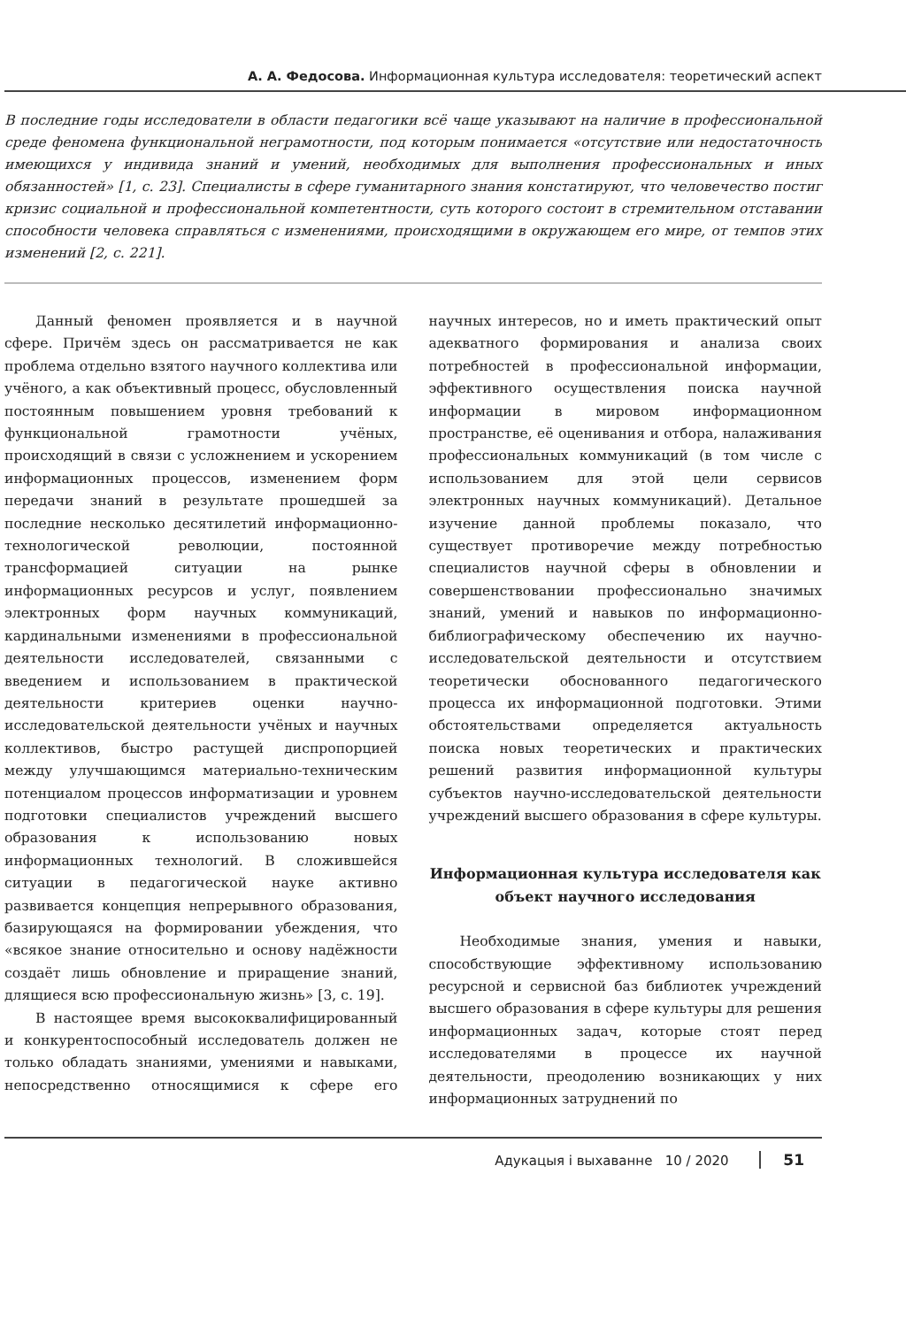А. А. Федосова. Информационная культура исследователя: теоретический аспект
В последние годы исследователи в области педагогики всё чаще указывают на наличие в профессиональной среде феномена функциональной неграмотности, под которым понимается «отсутствие или недостаточность имеющихся у индивида знаний и умений, необходимых для выполнения профессиональных и иных обязанностей» [1, с. 23]. Специалисты в сфере гуманитарного знания констатируют, что человечество постиг кризис социальной и профессиональной компетентности, суть которого состоит в стремительном отставании способности человека справляться с изменениями, происходящими в окружающем его мире, от темпов этих изменений [2, с. 221].
Данный феномен проявляется и в научной сфере. Причём здесь он рассматривается не как проблема отдельно взятого научного коллектива или учёного, а как объективный процесс, обусловленный постоянным повышением уровня требований к функциональной грамотности учёных, происходящий в связи с усложнением и ускорением информационных процессов, изменением форм передачи знаний в результате прошедшей за последние несколько десятилетий информационно-технологической революции, постоянной трансформацией ситуации на рынке информационных ресурсов и услуг, появлением электронных форм научных коммуникаций, кардинальными изменениями в профессиональной деятельности исследователей, связанными с введением и использованием в практической деятельности критериев оценки научно-исследовательской деятельности учёных и научных коллективов, быстро растущей диспропорцией между улучшающимся материально-техническим потенциалом процессов информатизации и уровнем подготовки специалистов учреждений высшего образования к использованию новых информационных технологий. В сложившейся ситуации в педагогической науке активно развивается концепция непрерывного образования, базирующаяся на формировании убеждения, что «всякое знание относительно и основу надёжности создаёт лишь обновление и приращение знаний, длящиеся всю профессиональную жизнь» [3, с. 19].
В настоящее время высококвалифицированный и конкурентоспособный исследователь должен не только обладать знаниями, умениями и навыками, непосредственно относящимися к сфере его научных интересов, но и иметь практический опыт адекватного формирования и анализа своих потребностей в профессиональной информации, эффективного осуществления поиска научной информации в мировом информационном пространстве, её оценивания и отбора, налаживания профессиональных коммуникаций (в том числе с использованием для этой цели сервисов электронных научных коммуникаций). Детальное изучение данной проблемы показало, что существует противоречие между потребностью специалистов научной сферы в обновлении и совершенствовании профессионально значимых знаний, умений и навыков по информационно-библиографическому обеспечению их научно-исследовательской деятельности и отсутствием теоретически обоснованного педагогического процесса их информационной подготовки. Этими обстоятельствами определяется актуальность поиска новых теоретических и практических решений развития информационной культуры субъектов научно-исследовательской деятельности учреждений высшего образования в сфере культуры.
Информационная культура исследователя как объект научного исследования
Необходимые знания, умения и навыки, способствующие эффективному использованию ресурсной и сервисной баз библиотек учреждений высшего образования в сфере культуры для решения информационных задач, которые стоят перед исследователями в процессе их научной деятельности, преодолению возникающих у них информационных затруднений по
Адукацыя і выхаванне 10 / 2020 51